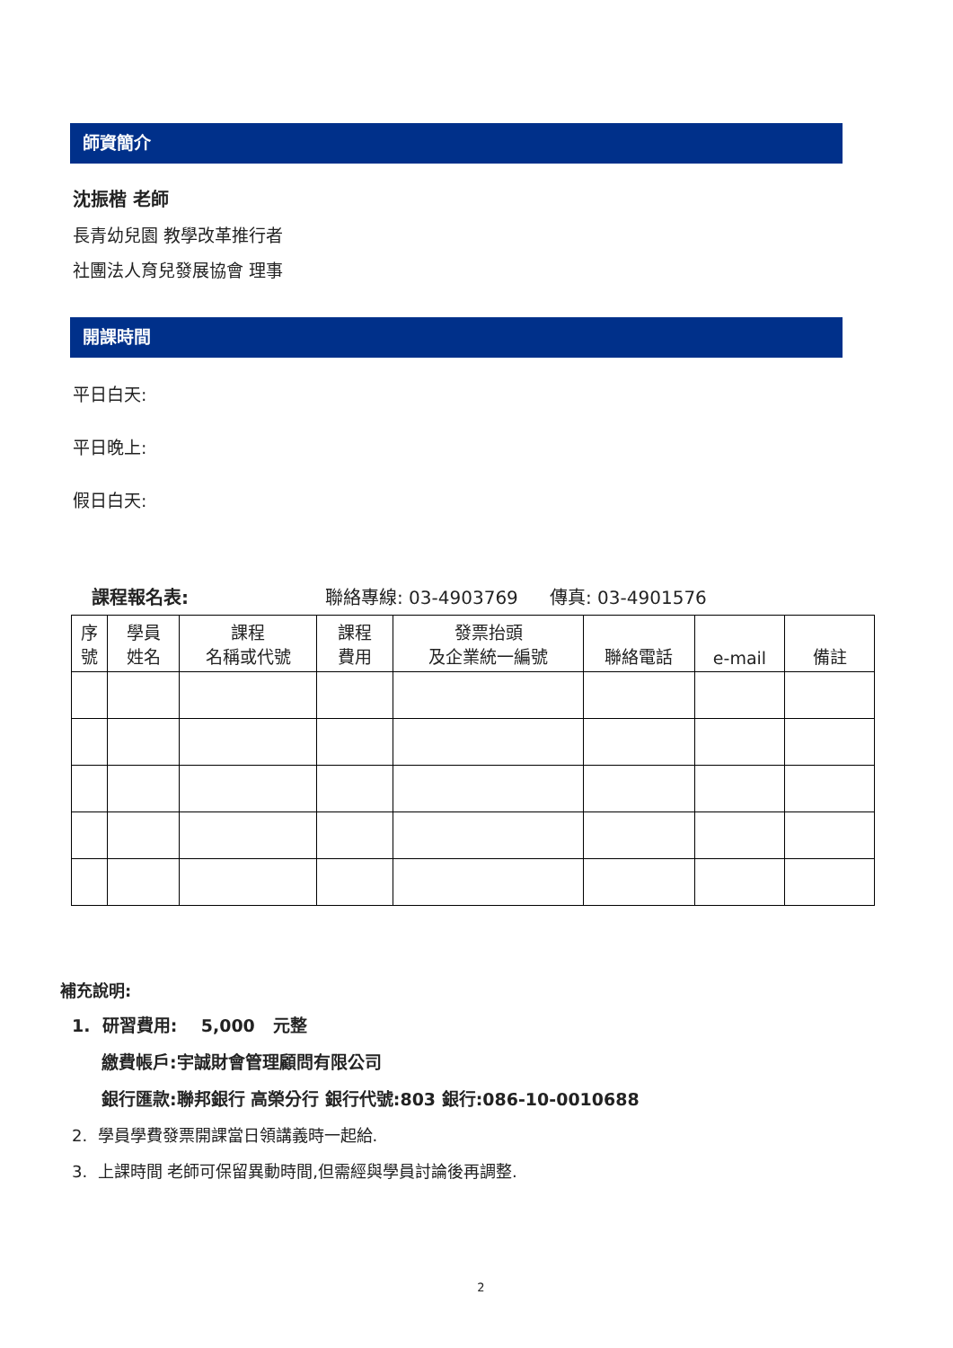師資簡介
沈振楷 老師
長青幼兒園 教學改革推行者
社團法人育兒發展協會 理事
開課時間
平日白天:
平日晚上:
假日白天:
課程報名表: 聯絡專線: 03-4903769 傳真: 03-4901576
| 序 號 | 學員 姓名 | 課程 名稱或代號 | 課程 費用 | 發票抬頭 及企業統一編號 | 聯絡電話 | e-mail | 備註 |
補充說明:
1. 研習費用: 5,000 元整
繳費帳戶:宇誠財會管理顧問有限公司
銀行匯款:聯邦銀行 高榮分行 銀行代號:803 銀行:086-10-0010688
2. 學員學費發票開課當日領講義時一起給.
3. 上課時間 老師可保留異動時間,但需經與學員討論後再調整.
2